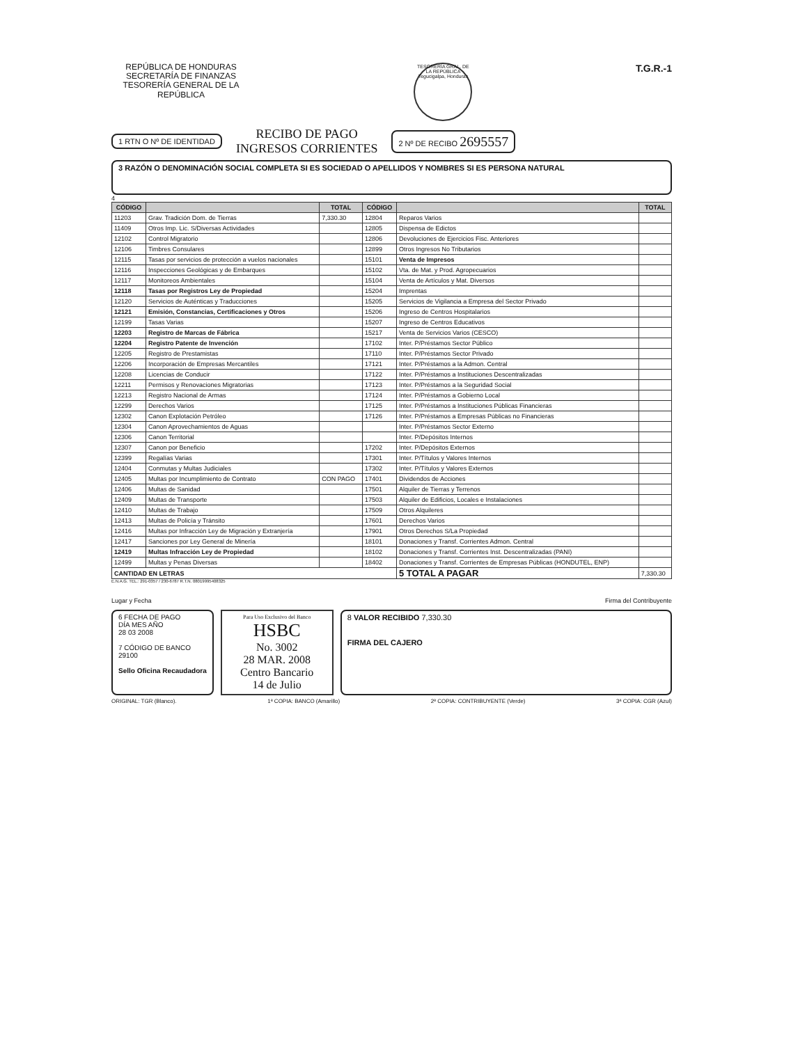REPÚBLICA DE HONDURAS
SECRETARÍA DE FINANZAS
TESORERÍA GENERAL DE LA REPÚBLICA
TESORERÍA GRAL. DE LA REPÚBLICA
Tegucigalpa, Honduras
T.G.R.-1
1 RTN O Nº DE IDENTIDAD
RECIBO DE PAGO
INGRESOS CORRIENTES
2 Nº DE RECIBO 2695557
3 RAZÓN O DENOMINACIÓN SOCIAL COMPLETA SI ES SOCIEDAD O APELLIDOS Y NOMBRES SI ES PERSONA NATURAL
4
| CÓDIGO | | TOTAL | CÓDIGO | | TOTAL |
| --- | --- | --- | --- | --- | --- |
| 11203 | Grav. Tradición Dom. de Tierras | 7,330.30 | 12804 | Reparos Varios | |
| 11409 | Otros Imp. Lic. S/Diversas Actividades | | 12805 | Dispensa de Edictos | |
| 12102 | Control Migratorio | | 12806 | Devoluciones de Ejercicios Fisc. Anteriores | |
| 12106 | Timbres Consulares | | 12899 | Otros Ingresos No Tributarios | |
| 12115 | Tasas por servicios de protección a vuelos nacionales | | 15101 | Venta de Impresos | |
| 12116 | Inspecciones Geológicas y de Embarques | | 15102 | Vta. de Mat. y Prod. Agropecuarios | |
| 12117 | Monitoreos Ambientales | | 15104 | Venta de Artículos y Mat. Diversos | |
| 12118 | Tasas por Registros Ley de Propiedad | | 15204 | Imprentas | |
| 12120 | Servicios de Auténticas y Traducciones | | 15205 | Servicios de Vigilancia a Empresa del Sector Privado | |
| 12121 | Emisión, Constancias, Certificaciones y Otros | | 15206 | Ingreso de Centros Hospitalarios | |
| 12199 | Tasas Varias | | 15207 | Ingreso de Centros Educativos | |
| 12203 | Registro de Marcas de Fábrica | | 15217 | Venta de Servicios Varios (CESCO) | |
| 12204 | Registro Patente de Invención | | 17102 | Inter. P/Préstamos Sector Público | |
| 12205 | Registro de Prestamistas | | 17110 | Inter. P/Préstamos Sector Privado | |
| 12206 | Incorporación de Empresas Mercantiles | | 17121 | Inter. P/Préstamos a la Admon. Central | |
| 12208 | Licencias de Conducir | | 17122 | Inter. P/Préstamos a Instituciones Descentralizadas | |
| 12211 | Permisos y Renovaciones Migratorias | | 17123 | Inter. P/Préstamos a la Seguridad Social | |
| 12213 | Registro Nacional de Armas | | 17124 | Inter. P/Préstamos a Gobierno Local | |
| 12299 | Derechos Varios | | 17125 | Inter. P/Préstamos a Instituciones Públicas Financieras | |
| 12302 | Canon Explotación Petróleo | | 17126 | Inter. P/Préstamos a Empresas Públicas no Financieras | |
| 12304 | Canon Aprovechamientos de Aguas | | | Inter. P/Préstamos Sector Externo | |
| 12306 | Canon Territorial | | | Inter. P/Depósitos Internos | |
| 12307 | Canon por Beneficio | | 17202 | Inter. P/Depósitos Externos | |
| 12399 | Regalías Varias | | 17301 | Inter. P/Títulos y Valores Internos | |
| 12404 | Conmutas y Multas Judiciales | | 17302 | Inter. P/Títulos y Valores Externos | |
| 12405 | Multas por Incumplimiento de Contrato | CON PAGO | 17401 | Dividendos de Acciones | |
| 12406 | Multas de Sanidad | | 17501 | Alquiler de Tierras y Terrenos | |
| 12409 | Multas de Transporte | | 17503 | Alquiler de Edificios, Locales e Instalaciones | |
| 12410 | Multas de Trabajo | | 17509 | Otros Alquileres | |
| 12413 | Multas de Policía y Tránsito | | 17601 | Derechos Varios | |
| 12416 | Multas por Infracción Ley de Migración y Extranjería | | 17901 | Otros Derechos S/La Propiedad | |
| 12417 | Sanciones por Ley General de Minería | | 18101 | Donaciones y Transf. Corrientes Admon. Central | |
| 12419 | Multas Infracción Ley de Propiedad | | 18102 | Donaciones y Transf. Corrientes Inst. Descentralizadas (PANI) | |
| 12499 | Multas y Penas Diversas | | 18402 | Donaciones y Transf. Corrientes de Empresas Públicas (HONDUTEL, ENP) | |
| CANTIDAD EN LETRAS | | | | 5 TOTAL A PAGAR | 7,330.30 |
E.N.A.G. TEL.: 291-0357 / 230-6787 R.T.N. 08019995408325
Lugar y Fecha Firma del Contribuyente
6 FECHA DE PAGO
DÍA MES AÑO
28 03 2008
7 CÓDIGO DE BANCO
29100
Sello Oficina Recaudadora
Para Uso Exclusivo del Banco
HSBC
No. 3002
28 MAR. 2008
Centro Bancario
14 de Julio
8 VALOR RECIBIDO 7,330.30
FIRMA DEL CAJERO
ORIGINAL: TGR (Blanco). 1ª COPIA: BANCO (Amarillo) 2ª COPIA: CONTRIBUYENTE (Verde) 3ª COPIA: CGR (Azul)